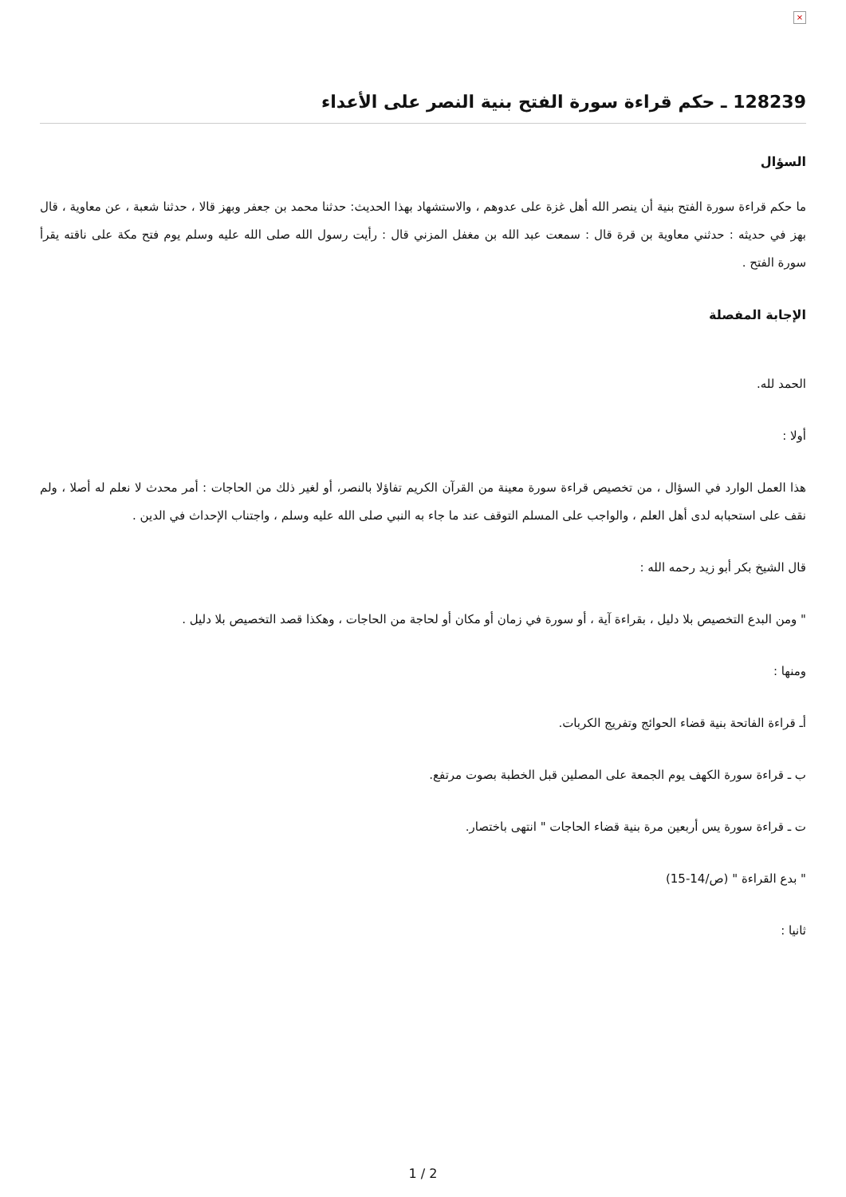×
128239 ـ حكم قراءة سورة الفتح بنية النصر على الأعداء
السؤال
ما حكم قراءة سورة الفتح بنية أن ينصر الله أهل غزة على عدوهم ، والاستشهاد بهذا الحديث: حدثنا محمد بن جعفر وبهز قالا ، حدثنا شعبة ، عن معاوية ، قال بهز في حديثه : حدثني معاوية بن قرة قال : سمعت عبد الله بن مغفل المزني قال : رأيت رسول الله صلى الله عليه وسلم يوم فتح مكة على ناقته يقرأ سورة الفتح .
الإجابة المفصلة
الحمد لله.
أولا :
هذا العمل الوارد في السؤال ، من تخصيص قراءة سورة معينة من القرآن الكريم تفاؤلا بالنصر، أو لغير ذلك من الحاجات : أمر محدث لا نعلم له أصلا ، ولم نقف على استحبابه لدى أهل العلم ، والواجب على المسلم التوقف عند ما جاء به النبي صلى الله عليه وسلم ، واجتناب الإحداث في الدين .
قال الشيخ بكر أبو زيد رحمه الله :
" ومن البدع التخصيص بلا دليل ، بقراءة آية ، أو سورة في زمان أو مكان أو لحاجة من الحاجات ، وهكذا قصد التخصيص بلا دليل .
ومنها :
أـ قراءة الفاتحة بنية قضاء الحوائج وتفريج الكربات.
ب ـ قراءة سورة الكهف يوم الجمعة على المصلين قبل الخطبة بصوت مرتفع.
ت ـ قراءة سورة يس أربعين مرة بنية قضاء الحاجات " انتهى باختصار.
" بدع القراءة " (ص/14-15)
ثانيا :
1 / 2